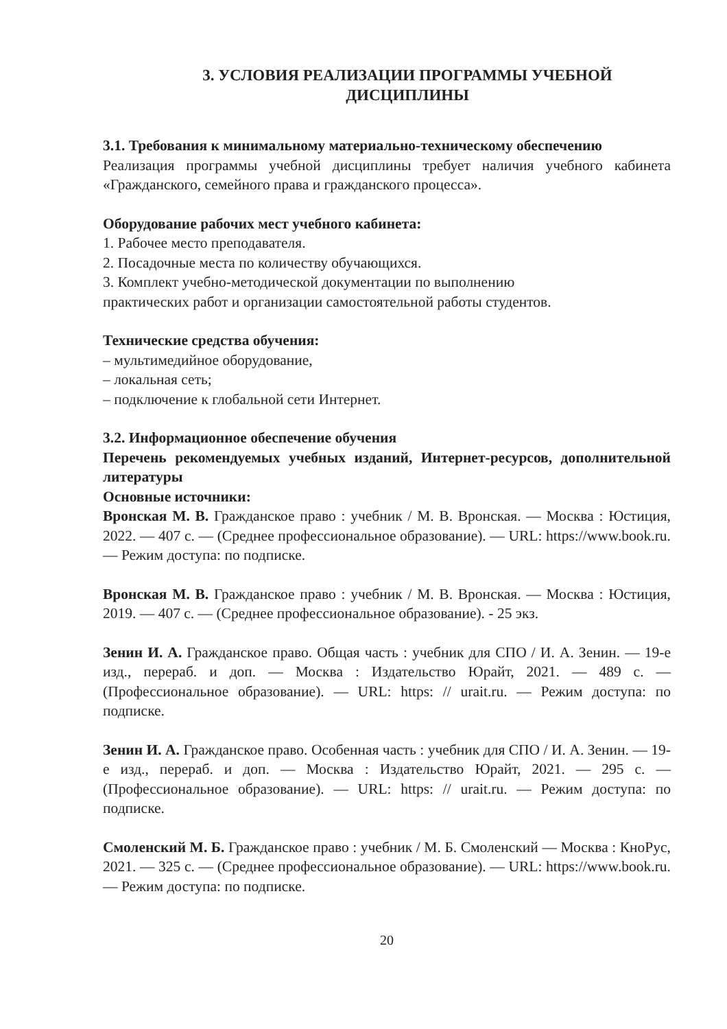3. УСЛОВИЯ РЕАЛИЗАЦИИ ПРОГРАММЫ УЧЕБНОЙ
ДИСЦИПЛИНЫ
3.1. Требования к минимальному материально-техническому обеспечению
Реализация программы учебной дисциплины требует наличия учебного кабинета «Гражданского, семейного права и гражданского процесса».
Оборудование рабочих мест учебного кабинета:
1. Рабочее место преподавателя.
2. Посадочные места по количеству обучающихся.
3. Комплект учебно-методической документации по выполнению
практических работ и организации самостоятельной работы студентов.
Технические средства обучения:
– мультимедийное оборудование,
– локальная сеть;
– подключение к глобальной сети Интернет.
3.2. Информационное обеспечение обучения
Перечень рекомендуемых учебных изданий, Интернет-ресурсов, дополнительной литературы
Основные источники:
Вронская М. В. Гражданское право : учебник / М. В. Вронская. — Москва : Юстиция, 2022. — 407 с. — (Среднее профессиональное образование). — URL: https://www.book.ru. — Режим доступа: по подписке.
Вронская М. В. Гражданское право : учебник / М. В. Вронская. — Москва : Юстиция, 2019. — 407 с. — (Среднее профессиональное образование). - 25 экз.
Зенин И. А. Гражданское право. Общая часть : учебник для СПО / И. А. Зенин. — 19-е изд., перераб. и доп. — Москва : Издательство Юрайт, 2021. — 489 с. — (Профессиональное образование). — URL: https: // urait.ru. — Режим доступа: по подписке.
Зенин И. А. Гражданское право. Особенная часть : учебник для СПО / И. А. Зенин. — 19-е изд., перераб. и доп. — Москва : Издательство Юрайт, 2021. — 295 с. — (Профессиональное образование). — URL: https: // urait.ru. — Режим доступа: по подписке.
Смоленский М. Б. Гражданское право : учебник / М. Б. Смоленский — Москва : КноРус, 2021. — 325 с. — (Среднее профессиональное образование). — URL: https://www.book.ru. — Режим доступа: по подписке.
20